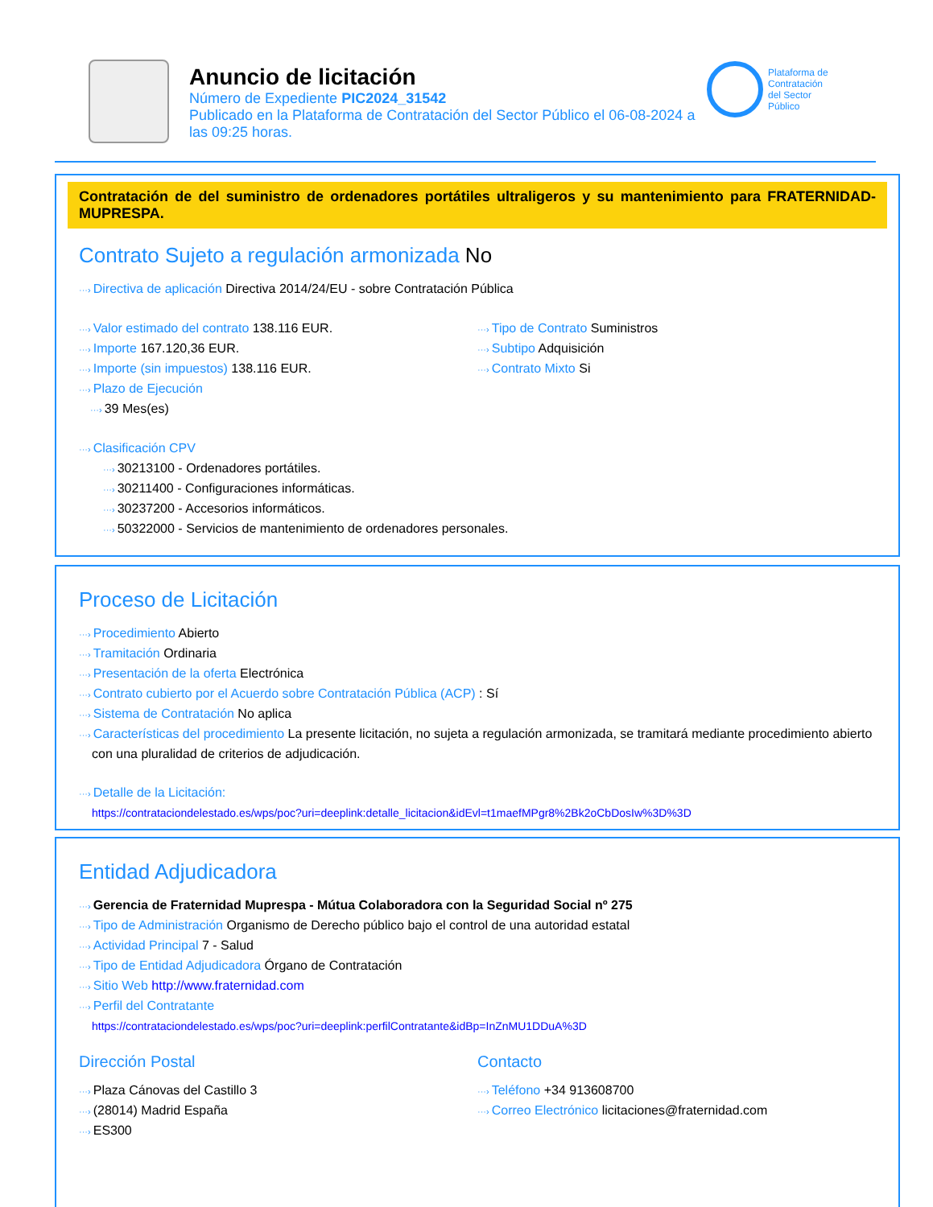Anuncio de licitación
Número de Expediente PIC2024_31542
Publicado en la Plataforma de Contratación del Sector Público el 06-08-2024 a las 09:25 horas.
Plataforma de
Contratación
del Sector
Público
Contratación de del suministro de ordenadores portátiles ultraligeros y su mantenimiento para FRATERNIDAD-MUPRESPA.
Contrato Sujeto a regulación armonizada No
···› Directiva de aplicación Directiva 2014/24/EU - sobre Contratación Pública
···› Valor estimado del contrato 138.116 EUR.
···› Importe 167.120,36 EUR.
···› Importe (sin impuestos) 138.116 EUR.
···› Plazo de Ejecución
···› 39 Mes(es)
···› Tipo de Contrato Suministros
···› Subtipo Adquisición
···› Contrato Mixto Si
···› Clasificación CPV
···› 30213100 - Ordenadores portátiles.
···› 30211400 - Configuraciones informáticas.
···› 30237200 - Accesorios informáticos.
···› 50322000 - Servicios de mantenimiento de ordenadores personales.
Proceso de Licitación
···› Procedimiento Abierto
···› Tramitación Ordinaria
···› Presentación de la oferta Electrónica
···› Contrato cubierto por el Acuerdo sobre Contratación Pública (ACP) : Sí
···› Sistema de Contratación No aplica
···› Características del procedimiento La presente licitación, no sujeta a regulación armonizada, se tramitará mediante procedimiento abierto con una pluralidad de criterios de adjudicación.
···› Detalle de la Licitación:
https://contrataciondelestado.es/wps/poc?uri=deeplink:detalle_licitacion&idEvl=t1maefMPgr8%2Bk2oCbDosIw%3D%3D
Entidad Adjudicadora
···› Gerencia de Fraternidad Muprespa - Mútua Colaboradora con la Seguridad Social nº 275
···› Tipo de Administración Organismo de Derecho público bajo el control de una autoridad estatal
···› Actividad Principal 7 - Salud
···› Tipo de Entidad Adjudicadora Órgano de Contratación
···› Sitio Web http://www.fraternidad.com
···› Perfil del Contratante
https://contrataciondelestado.es/wps/poc?uri=deeplink:perfilContratante&idBp=InZnMU1DDuA%3D
Dirección Postal
···› Plaza Cánovas del Castillo 3
···› (28014) Madrid España
···› ES300
Contacto
···› Teléfono +34 913608700
···› Correo Electrónico licitaciones@fraternidad.com